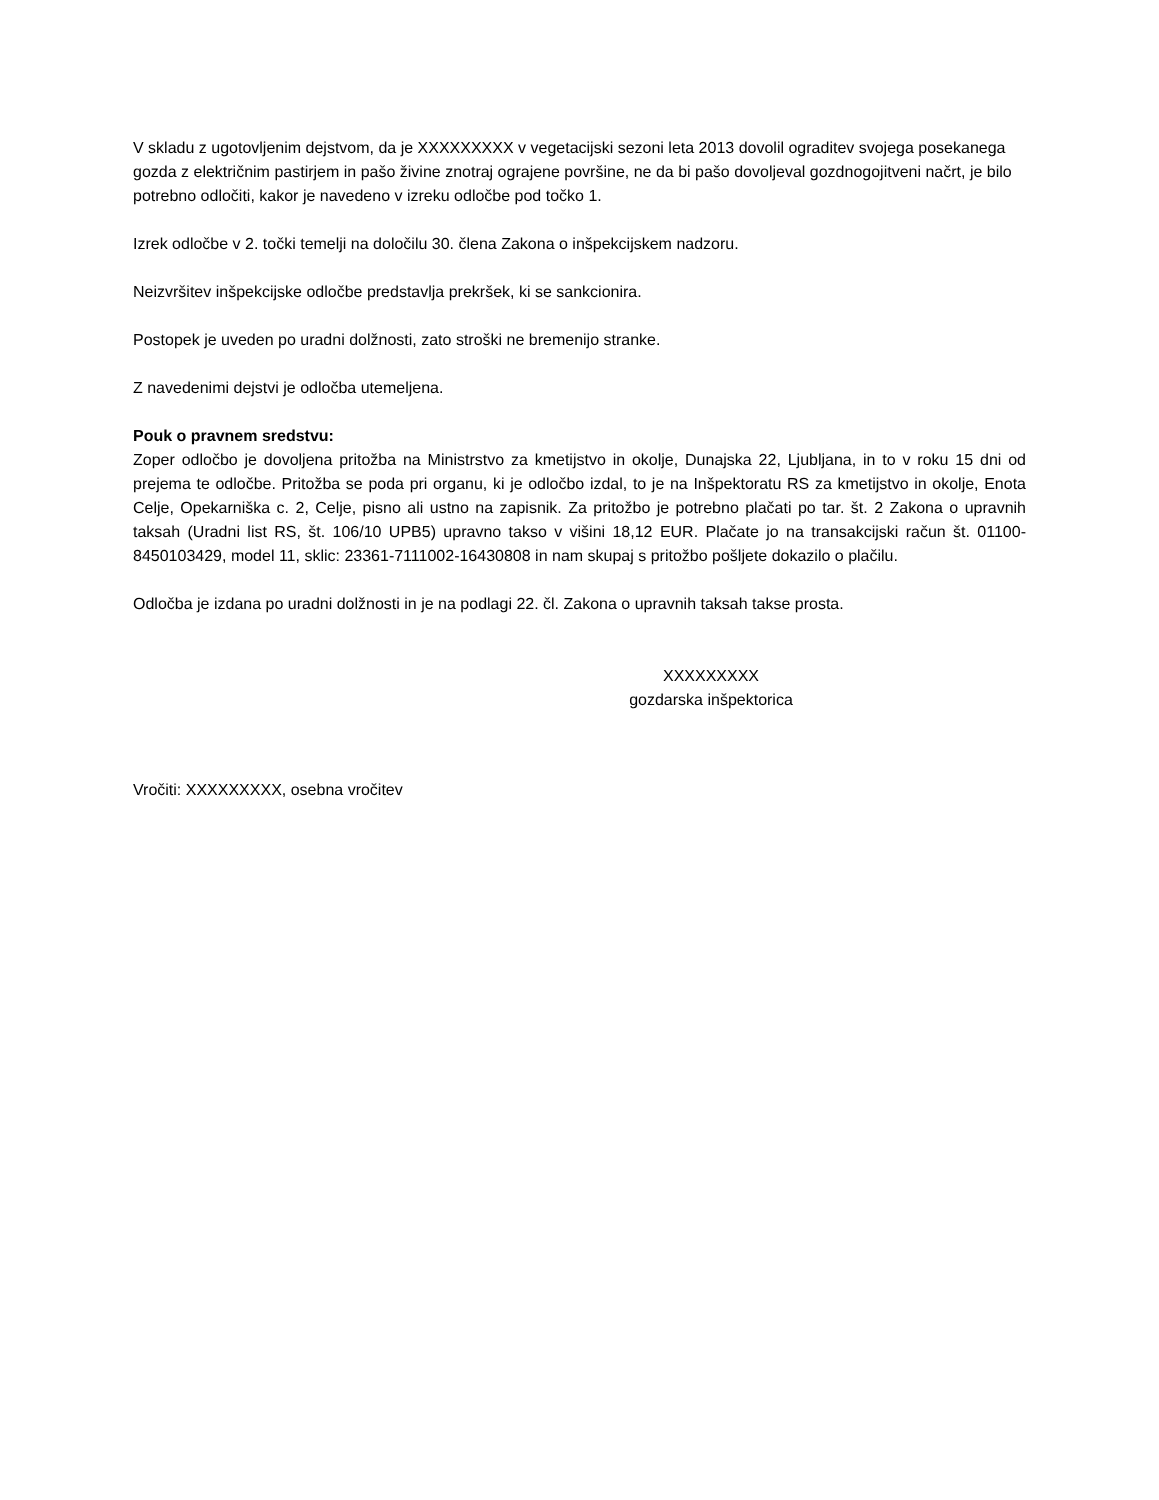V skladu z ugotovljenim dejstvom, da je XXXXXXXXX v vegetacijski sezoni leta 2013 dovolil ograditev svojega posekanega gozda z električnim pastirjem in pašo živine znotraj ograjene površine, ne da bi pašo dovoljeval gozdnogojitveni načrt, je bilo potrebno odločiti, kakor je navedeno v izreku odločbe pod točko 1.
Izrek odločbe v 2. točki temelji na določilu 30. člena Zakona o inšpekcijskem nadzoru.
Neizvršitev inšpekcijske odločbe predstavlja prekršek, ki se sankcionira.
Postopek je uveden po uradni dolžnosti, zato stroški ne bremenijo stranke.
Z navedenimi dejstvi je odločba utemeljena.
Pouk o pravnem sredstvu:
Zoper odločbo je dovoljena pritožba na Ministrstvo za kmetijstvo in okolje, Dunajska 22, Ljubljana, in to v roku 15 dni od prejema te odločbe. Pritožba se poda pri organu, ki je odločbo izdal, to je na Inšpektoratu RS za kmetijstvo in okolje, Enota Celje, Opekarniška c. 2, Celje, pisno ali ustno na zapisnik. Za pritožbo je potrebno plačati po tar. št. 2 Zakona o upravnih taksah (Uradni list RS, št. 106/10 UPB5) upravno takso v višini 18,12 EUR. Plačate jo na transakcijski račun št. 01100-8450103429, model 11, sklic: 23361-7111002-16430808 in nam skupaj s pritožbo pošljete dokazilo o plačilu.
Odločba je izdana po uradni dolžnosti in je na podlagi 22. čl. Zakona o upravnih taksah takse prosta.
XXXXXXXXX
gozdarska inšpektorica
Vročiti: XXXXXXXXX, osebna vročitev